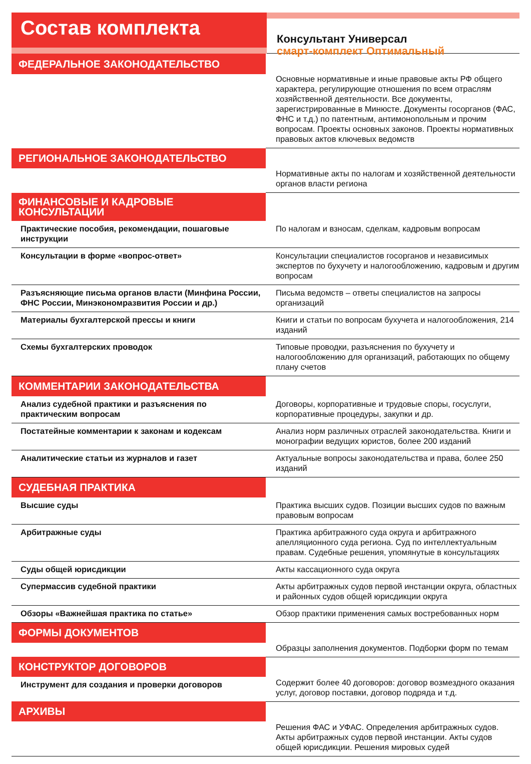Состав комплекта
Консультант Универсал
смарт-комплект Оптимальный
| ФЕДЕРАЛЬНОЕ ЗАКОНОДАТЕЛЬСТВО | Основные нормативные и иные правовые акты РФ общего характера, регулирующие отношения по всем отраслям хозяйственной деятельности. Все документы, зарегистрированные в Минюсте. Документы госорганов (ФАС, ФНС и т.д.) по патентным, антимонопольным и прочим вопросам. Проекты основных законов. Проекты нормативных правовых актов ключевых ведомств |
| РЕГИОНАЛЬНОЕ ЗАКОНОДАТЕЛЬСТВО | Нормативные акты по налогам и хозяйственной деятельности органов власти региона |
| ФИНАНСОВЫЕ И КАДРОВЫЕ КОНСУЛЬТАЦИИ | |
| Практические пособия, рекомендации, пошаговые инструкции | По налогам и взносам, сделкам, кадровым вопросам |
| Консультации в форме «вопрос-ответ» | Консультации специалистов госорганов и независимых экспертов по бухучету и налогообложению, кадровым и другим вопросам |
| Разъясняющие письма органов власти (Минфина России, ФНС России, Минэкономразвития России и др.) | Письма ведомств – ответы специалистов на запросы организаций |
| Материалы бухгалтерской прессы и книги | Книги и статьи по вопросам бухучета и налогообложения, 214 изданий |
| Схемы бухгалтерских проводок | Типовые проводки, разъяснения по бухучету и налогообложению для организаций, работающих по общему плану счетов |
| КОММЕНТАРИИ ЗАКОНОДАТЕЛЬСТВА | |
| Анализ судебной практики и разъяснения по практическим вопросам | Договоры, корпоративные и трудовые споры, госуслуги, корпоративные процедуры, закупки и др. |
| Постатейные комментарии к законам и кодексам | Анализ норм различных отраслей законодательства. Книги и монографии ведущих юристов, более 200 изданий |
| Аналитические статьи из журналов и газет | Актуальные вопросы законодательства и права, более 250 изданий |
| СУДЕБНАЯ ПРАКТИКА | |
| Высшие суды | Практика высших судов. Позиции высших судов по важным правовым вопросам |
| Арбитражные суды | Практика арбитражного суда округа и арбитражного апелляционного суда региона. Суд по интеллектуальным правам. Судебные решения, упомянутые в консультациях |
| Суды общей юрисдикции | Акты кассационного суда округа |
| Супермассив судебной практики | Акты арбитражных судов первой инстанции округа, областных и районных судов общей юрисдикции округа |
| Обзоры «Важнейшая практика по статье» | Обзор практики применения самых востребованных норм |
| ФОРМЫ ДОКУМЕНТОВ | Образцы заполнения документов. Подборки форм по темам |
| КОНСТРУКТОР ДОГОВОРОВ | Содержит более 40 договоров: договор возмездного оказания услуг, договор поставки, договор подряда и т.д. |
| Инструмент для создания и проверки договоров | |
| АРХИВЫ | Решения ФАС и УФАС. Определения арбитражных судов. Акты арбитражных судов первой инстанции. Акты судов общей юрисдикции. Решения мировых судей |